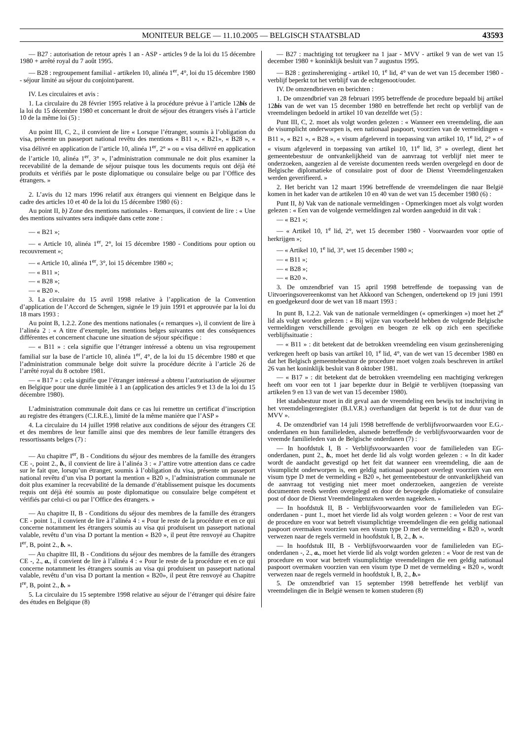MONITEUR BELGE — 11.10.2005 — BELGISCH STAATSBLAD 43593
— B27 : autorisation de retour après 1 an - ASP - articles 9 de la loi du 15 décembre 1980 + arrêté royal du 7 août 1995.
— B28 : regroupement familial - artikelen 10, alinéa 1<sup>er</sup>, 4°, loi du 15 décembre 1980 - séjour limité au séjour du conjoint/parent.
IV. Les circulaires et avis :
1. La circulaire du 28 février 1995 relative à la procédure prévue à l’article 12bis de la loi du 15 décembre 1980 et concernant le droit de séjour des étrangers visés à l’article 10 de la même loi (5) :
Au point III, C, 2., il convient de lire « Lorsque l’étranger, soumis à l’obligation du visa, présente un passeport national revêtu des mentions « B11 », « B21», « B28 », « visa délivré en application de l’article 10, alinéa 1<sup>er</sup>, 2° » ou « visa délivré en application de l’article 10, alinéa 1<sup>er</sup>, 3° », l’administration communale ne doit plus examiner la recevabilité de la demande de séjour puisque tous les documents requis ont déjà été produits et vérifiés par le poste diplomatique ou consulaire belge ou par l’Office des étrangers. »
2. L’avis du 12 mars 1996 relatif aux étrangers qui viennent en Belgique dans le cadre des articles 10 et 40 de la loi du 15 décembre 1980 (6) :
Au point II, b) Zone des mentions nationales - Remarques, il convient de lire : « Une des mentions suivantes sera indiquée dans cette zone :
— « B21 »;
— « Article 10, alinéa 1<sup>er</sup>, 2°, loi 15 décembre 1980 - Conditions pour option ou recouvrement »;
— « Article 10, alinéa 1<sup>er</sup>, 3°, loi 15 décembre 1980 »;
— « B11 »;
— « B28 »;
— « B20 ».
3. La circulaire du 15 avril 1998 relative à l’application de la Convention d’application de l’Accord de Schengen, signée le 19 juin 1991 et approuvée par la loi du 18 mars 1993 :
Au point B, 1.2.2. Zone des mentions nationales (« remarques »), il convient de lire à l’alinéa 2 : « A titre d’exemple, les mentions belges suivantes ont des conséquences différentes et concernent chacune une situation de séjour spécifique :
— « B11 » : cela signifie que l’étranger intéressé a obtenu un visa regroupement familial sur la base de l’article 10, alinéa 1<sup>er</sup>, 4°, de la loi du 15 décembre 1980 et que l’administration communale belge doit suivre la procédure décrite à l’article 26 de l’arrêté royal du 8 octobre 1981.
— « B17 » : cela signifie que l’étranger intéressé a obtenu l’autorisation de séjourner en Belgique pour une durée limitée à 1 an (application des articles 9 et 13 de la loi du 15 décembre 1980).
L’administration communale doit dans ce cas lui remettre un certificat d’inscription au registre des étrangers (C.I.R.E.), limité de la même manière que l’ASP »
4. La circulaire du 14 juillet 1998 relative aux conditions de séjour des étrangers CE et des membres de leur famille ainsi que des membres de leur famille étrangers des ressortissants belges (7) :
— Au chapitre I<sup>er</sup>, B - Conditions du séjour des membres de la famille des étrangers CE -, point 2., b., il convient de lire à l’alinéa 3 : « J’attire votre attention dans ce cadre sur le fait que, lorsqu’un étranger, soumis à l’obligation du visa, présente un passeport national revêtu d’un visa D portant la mention « B20 », l’administration communale ne doit plus examiner la recevabilité de la demande d’établissement puisque les documents requis ont déjà été soumis au poste diplomatique ou consulaire belge compétent et vérifiés par celui-ci ou par l’Office des étrangers. »
— Au chapitre II, B - Conditions du séjour des membres de la famille des étrangers CE - point 1., il convient de lire à l’alinéa 4 : « Pour le reste de la procédure et en ce qui concerne notamment les étrangers soumis au visa qui produisent un passeport national valable, revêtu d’un visa D portant la mention « B20 », il peut être renvoyé au Chapitre I<sup>er</sup>, B, point 2., b. ».
— Au chapitre III, B - Conditions du séjour des membres de la famille des étrangers CE -, 2., a., il convient de lire à l’alinéa 4 : « Pour le reste de la procédure et en ce qui concerne notamment les étrangers soumis au visa qui produisent un passeport national valable, revêtu d’un visa D portant la mention « B20», il peut être renvoyé au Chapitre I<sup>re</sup>, B, point 2., b. »
5. La circulaire du 15 septembre 1998 relative au séjour de l’étranger qui désire faire des études en Belgique (8)
— B27 : machtiging tot terugkeer na 1 jaar - MVV - artikel 9 van de wet van 15 december 1980 + koninklijk besluit van 7 augustus 1995.
— B28 : gezinshereniging - artikel 10, 1<sup>e</sup> lid, 4° van de wet van 15 december 1980 - verblijf beperkt tot het verblijf van de echtgenoot/ouder.
IV. De omzendbrieven en berichten :
1. De omzendbrief van 28 februari 1995 betreffende de procedure bepaald bij artikel 12bis van de wet van 15 december 1980 en betreffende het recht op verblijf van de vreemdelingen bedoeld in artikel 10 van dezelfde wet (5) :
Punt III, C, 2. moet als volgt worden gelezen : « Wanneer een vreemdeling, die aan de visumplicht onderworpen is, een nationaal paspoort, voorzien van de vermeldingen « B11 », « B21 », « B28 », « visum afgeleverd in toepassing van artikel 10, 1<sup>e</sup> lid, 2° » of « visum afgeleverd in toepassing van artikel 10, 11<sup>e</sup> lid, 3° » overlegt, dient het gemeentebestuur de ontvankelijkheid van de aanvraag tot verblijf niet meer te onderzoeken, aangezien al de vereiste documenten reeds werden overgelegd en door de Belgische diplomatieke of consulaire post of door de Dienst Vreemdelingenzaken werden geverifieerd. »
2. Het bericht van 12 maart 1996 betreffende de vreemdelingen die naar België komen in het kader van de artikelen 10 en 40 van de wet van 15 december 1980 (6) :
Punt II, b) Vak van de nationale vermeldingen - Opmerkingen moet als volgt worden gelezen : « Een van de volgende vermeldingen zal worden aangeduid in dit vak :
— « B21 »;
— « Artikel 10, 1<sup>e</sup> lid, 2°, wet 15 december 1980 - Voorwaarden voor optie of herkrijgen »;
— « Artikel 10, 1<sup>e</sup> lid, 3°, wet 15 december 1980 »;
— « B11 »;
— « B28 »;
— « B20 ».
3. De omzendbrief van 15 april 1998 betreffende de toepassing van de Uitvoeringsovereenkomst van het Akkoord van Schengen, ondertekend op 19 juni 1991 en goedgekeurd door de wet van 18 maart 1993 :
In punt B, 1.2.2. Vak van de nationale vermeldingen (« opmerkingen ») moet het 2<sup>e</sup> lid als volgt worden gelezen : « Bij wijze van voorbeeld hebben de volgende Belgische vermeldingen verschillende gevolgen en beogen ze elk op zich een specifieke verblijfssituatie :
— « B11 » : dit betekent dat de betrokken vreemdeling een visum gezinshereniging verkregen heeft op basis van artikel 10, 1<sup>e</sup> lid, 4°, van de wet van 15 december 1980 en dat het Belgisch gemeentebestuur de procedure moet volgen zoals beschreven in artikel 26 van het koninklijk besluit van 8 oktober 1981.
— « B17 » : dit betekent dat de betrokken vreemdeling een machtiging verkregen heeft om voor een tot 1 jaar beperkte duur in België te verblijven (toepassing van artikelen 9 en 13 van de wet van 15 december 1980).
Het stadsbestuur moet in dit geval aan de vreemdeling een bewijs tot inschrijving in het vreemdelingenregister (B.I.V.R.) overhandigen dat beperkt is tot de duur van de MVV ».
4. De omzendbrief van 14 juli 1998 betreffende de verblijfsvoorwaarden voor E.G.-onderdanen en hun familieleden, alsmede betreffende de verblijfsvoorwaarden voor de vreemde familieleden van de Belgische onderdanen (7) :
— In hoofdstuk I, B - Verblijfsvoorwaarden voor de familieleden van EG-onderdanen, punt 2., b., moet het derde lid als volgt worden gelezen : « In dit kader wordt de aandacht gevestigd op het feit dat wanneer een vreemdeling, die aan de visumplicht onderworpen is, een geldig nationaal paspoort overlegt voorzien van een visum type D met de vermelding « B20 », het gemeentebestuur de ontvankelijkheid van de aanvraag tot vestiging niet meer moet onderzoeken, aangezien de vereiste documenten reeds werden overgelegd en door de bevoegde diplomatieke of consulaire post of door de Dienst Vreemdelingenzaken werden nagekeken. »
— In hoofdstuk II, B - Verblijfsvoorwaarden voor de familieleden van EG-onderdanen - punt 1., moet het vierde lid als volgt worden gelezen : « Voor de rest van de procedure en voor wat betreft visumplichtige vreemdelingen die een geldig nationaal paspoort overmaken voorzien van een visum type D met de vermelding « B20 », wordt verwezen naar de regels vermeld in hoofdstuk I, B, 2., b. ».
— In hoofdstuk III, B - Verblijfsvoorwaarden voor de familieleden van EG-onderdanen -, 2., a., moet het vierde lid als volgt worden gelezen : « Voor de rest van de procedure en voor wat betreft visumplichtige vreemdelingen die een geldig nationaal paspoort overmaken voorzien van een visum type D met de vermelding « B20 », wordt verwezen naar de regels vermeld in hoofdstuk I, B, 2., b.»
5. De omzendbrief van 15 september 1998 betreffende het verblijf van vreemdelingen die in België wensen te komen studeren (8)